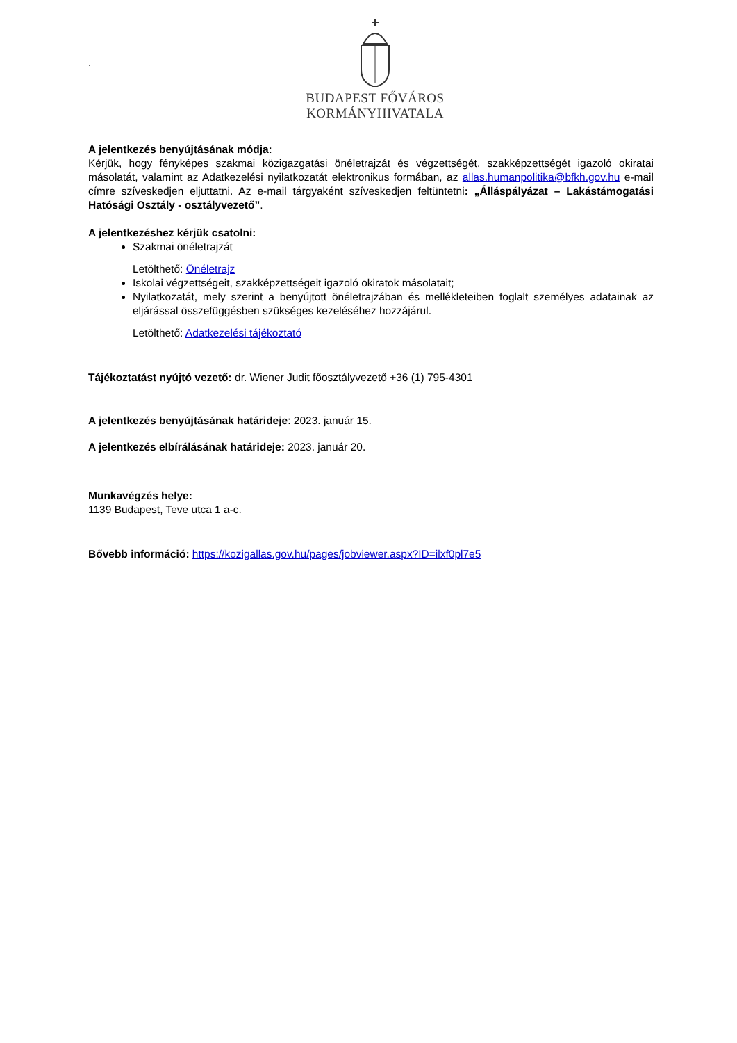.
BUDAPEST FŐVÁROS
KORMÁNYHIVATALA
A jelentkezés benyújtásának módja:
Kérjük, hogy fényképes szakmai közigazgatási önéletrajzát és végzettségét, szakképzettségét igazoló okiratai másolatát, valamint az Adatkezelési nyilatkozatát elektronikus formában, az allas.humanpolitika@bfkh.gov.hu e-mail címre szíveskedjen eljuttatni. Az e-mail tárgyaként szíveskedjen feltüntetni: „Álláspályázat – Lakástámogatási Hatósági Osztály - osztályvezető”.
A jelentkezéshez kérjük csatolni:
Szakmai önéletrajzát
Letölthető: Önéletrajz
Iskolai végzettségeit, szakképzettségeit igazoló okiratok másolatait;
Nyilatkozatát, mely szerint a benyújtott önéletrajzában és mellékleteiben foglalt személyes adatainak az eljárással összefüggésben szükséges kezeléséhez hozzájárul.
Letölthető: Adatkezelési tájékoztató
Tájékoztatást nyújtó vezető: dr. Wiener Judit főosztályvezető +36 (1) 795-4301
A jelentkezés benyújtásának határideje: 2023. január 15.
A jelentkezés elbírálásának határideje: 2023. január 20.
Munkavégzés helye:
1139 Budapest, Teve utca 1 a-c.
Bővebb információ: https://kozigallas.gov.hu/pages/jobviewer.aspx?ID=ilxf0pl7e5